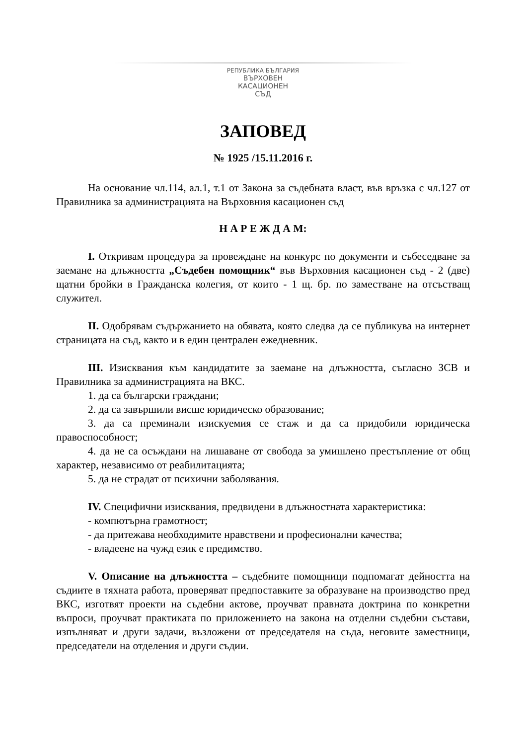РЕПУБЛИКА БЪЛГАРИЯ
ВЪРХОВЕН
КАСАЦИОНЕН
СЪД
ЗАПОВЕД
№ 1925 /15.11.2016 г.
На основание чл.114, ал.1, т.1 от Закона за съдебната власт, във връзка с чл.127 от Правилника за администрацията на Върховния касационен съд
Н А Р Е Ж Д А М:
I. Откривам процедура за провеждане на конкурс по документи и събеседване за заемане на длъжността „Съдебен помощник“ във Върховния касационен съд - 2 (две) щатни бройки в Гражданска колегия, от които - 1 щ. бр. по заместване на отсъстващ служител.
II. Одобрявам съдържанието на обявата, която следва да се публикува на интернет страницата на съд, както и в един централен ежедневник.
III. Изисквания към кандидатите за заемане на длъжността, съгласно ЗСВ и Правилника за администрацията на ВКС.
1. да са български граждани;
2. да са завършили висше юридическо образование;
3. да са преминали изискуемия се стаж и да са придобили юридическа правоспособност;
4. да не са осъждани на лишаване от свобода за умишлено престъпление от общ характер, независимо от реабилитацията;
5. да не страдат от психични заболявания.
IV. Специфични изисквания, предвидени в длъжностната характеристика:
- компютърна грамотност;
- да притежава необходимите нравствени и професионални качества;
- владеене на чужд език е предимство.
V. Описание на длъжността – съдебните помощници подпомагат дейността на съдиите в тяхната работа, проверяват предпоставките за образуване на производство пред ВКС, изготвят проекти на съдебни актове, проучват правната доктрина по конкретни въпроси, проучват практиката по приложението на закона на отделни съдебни състави, изпълняват и други задачи, възложени от председателя на съда, неговите заместници, председатели на отделения и други съдии.